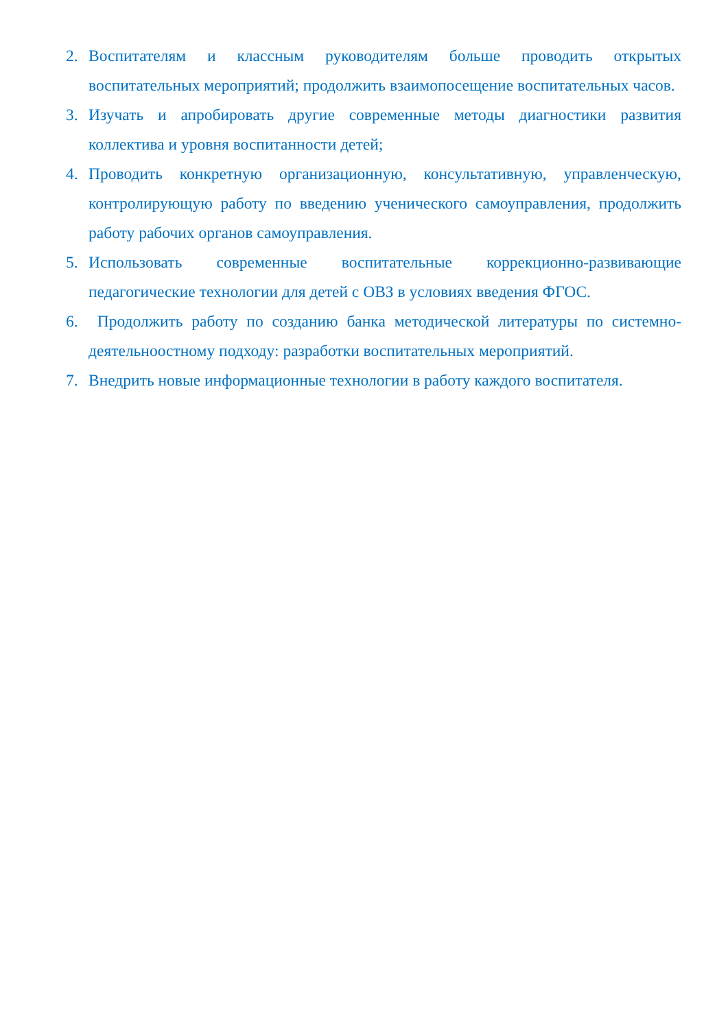2. Воспитателям и классным руководителям больше проводить открытых воспитательных мероприятий; продолжить взаимопосещение воспитательных часов.
3. Изучать и апробировать другие современные методы диагностики развития коллектива и уровня воспитанности детей;
4. Проводить конкретную организационную, консультативную, управленческую, контролирующую работу по введению ученического самоуправления, продолжить работу рабочих органов самоуправления.
5. Использовать современные воспитательные коррекционно-развивающие педагогические технологии для детей с ОВЗ в условиях введения ФГОС.
6. Продолжить работу по созданию банка методической литературы по системно-деятельноостному подходу: разработки воспитательных мероприятий.
7. Внедрить новые информационные технологии в работу каждого воспитателя.